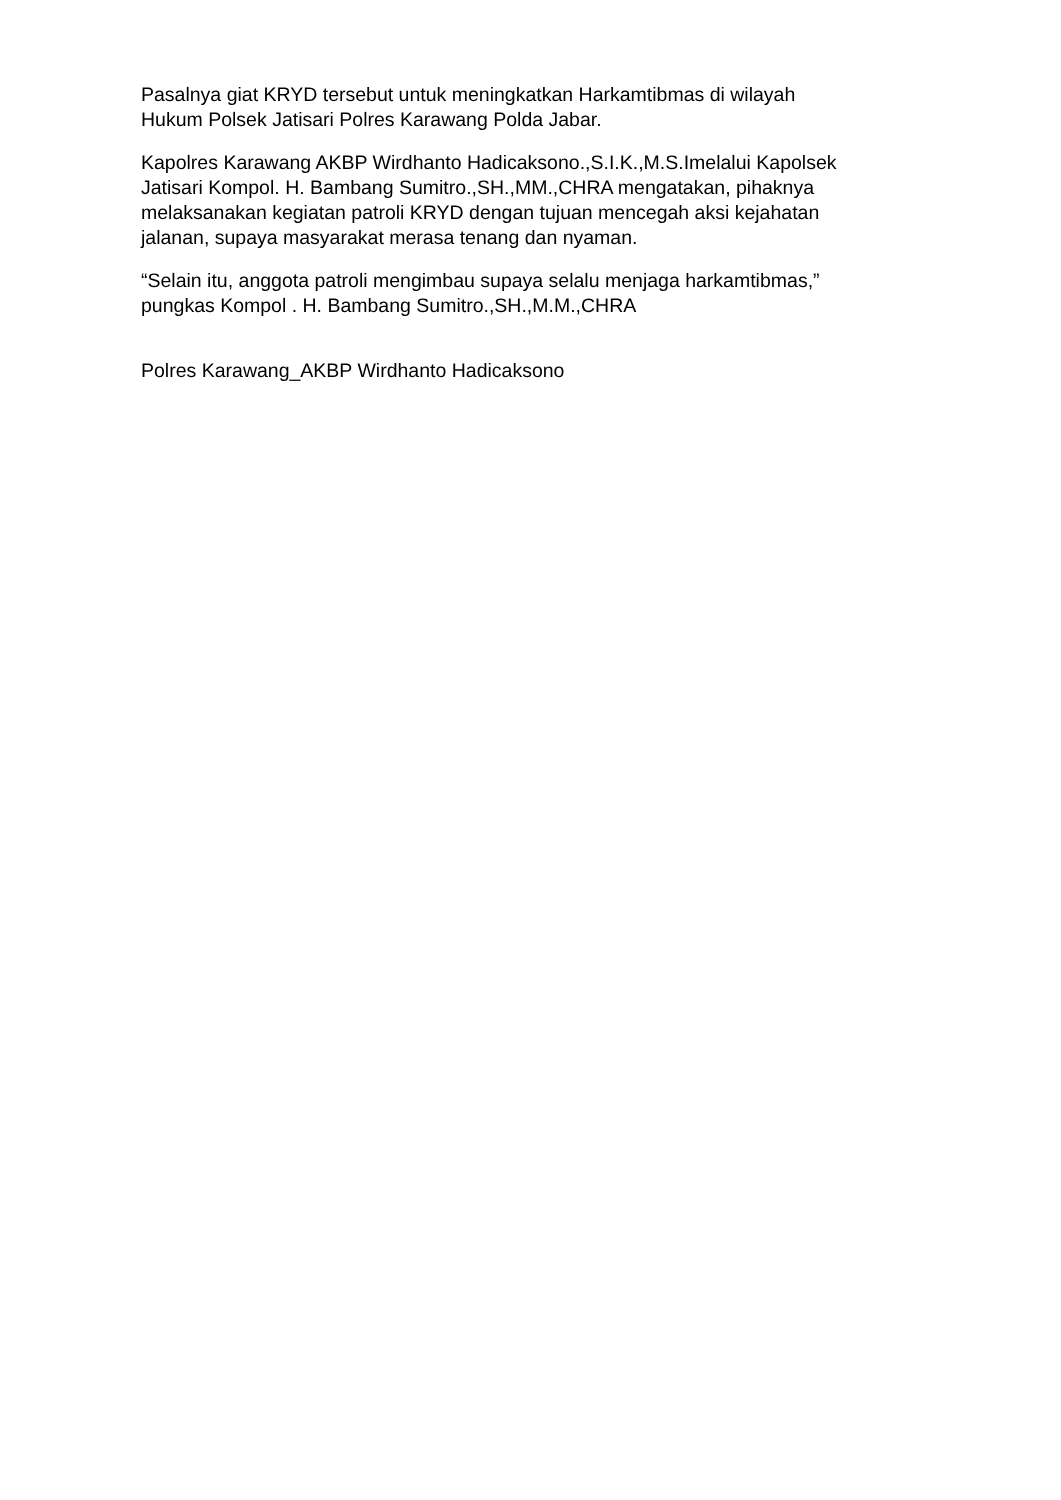Pasalnya giat KRYD tersebut untuk meningkatkan Harkamtibmas di wilayah
Hukum Polsek Jatisari Polres Karawang Polda Jabar.
Kapolres Karawang AKBP Wirdhanto Hadicaksono.,S.I.K.,M.S.Imelalui Kapolsek
Jatisari Kompol. H. Bambang Sumitro.,SH.,MM.,CHRA mengatakan, pihaknya
melaksanakan kegiatan patroli KRYD dengan tujuan mencegah aksi kejahatan
jalanan, supaya masyarakat merasa tenang dan nyaman.
“Selain itu, anggota patroli mengimbau supaya selalu menjaga harkamtibmas,”
pungkas Kompol . H. Bambang Sumitro.,SH.,M.M.,CHRA
Polres Karawang_AKBP Wirdhanto Hadicaksono